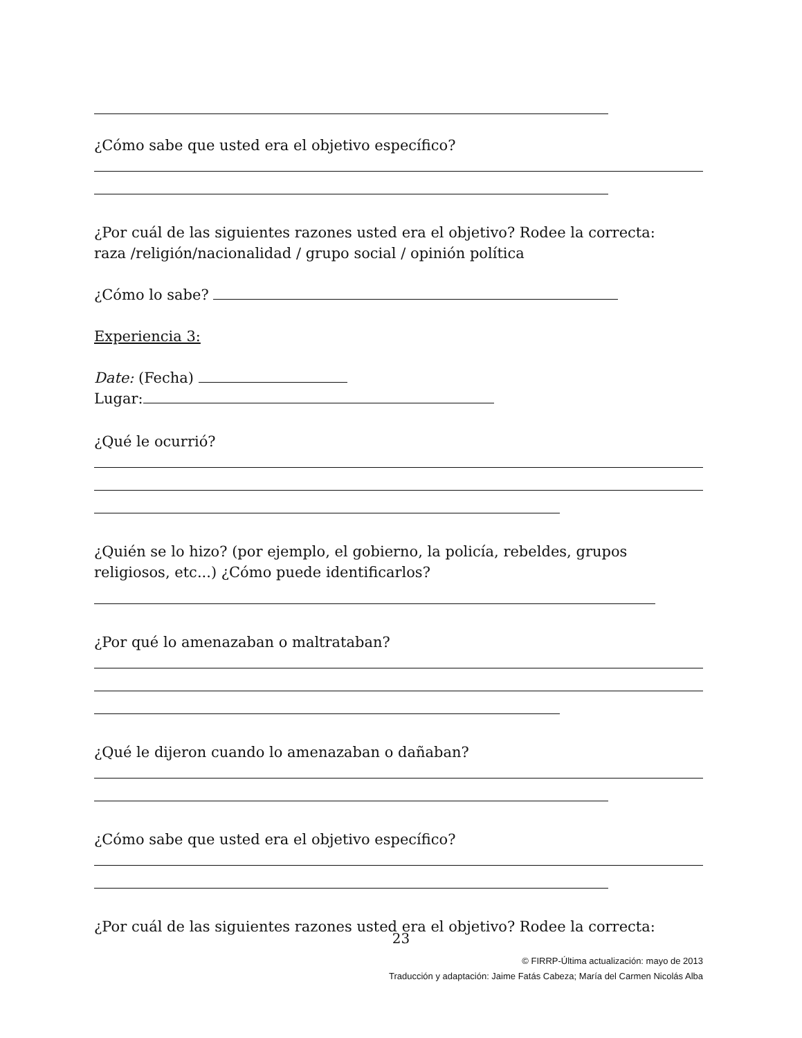¿Cómo sabe que usted era el objetivo específico?
¿Por cuál de las siguientes razones usted era el objetivo? Rodee la correcta:
raza /religión/nacionalidad / grupo social / opinión política
¿Cómo lo sabe?
Experiencia 3:
Date: (Fecha)
Lugar:
¿Qué le ocurrió?
¿Quién se lo hizo? (por ejemplo, el gobierno, la policía, rebeldes, grupos
religiosos, etc...) ¿Cómo puede identificarlos?
¿Por qué lo amenazaban o maltrataban?
¿Qué le dijeron cuando lo amenazaban o dañaban?
¿Cómo sabe que usted era el objetivo específico?
¿Por cuál de las siguientes razones usted era el objetivo? Rodee la correcta:
23
© FIRRP-Última actualización: mayo de 2013
Traducción y adaptación: Jaime Fatás Cabeza; María del Carmen Nicolás Alba